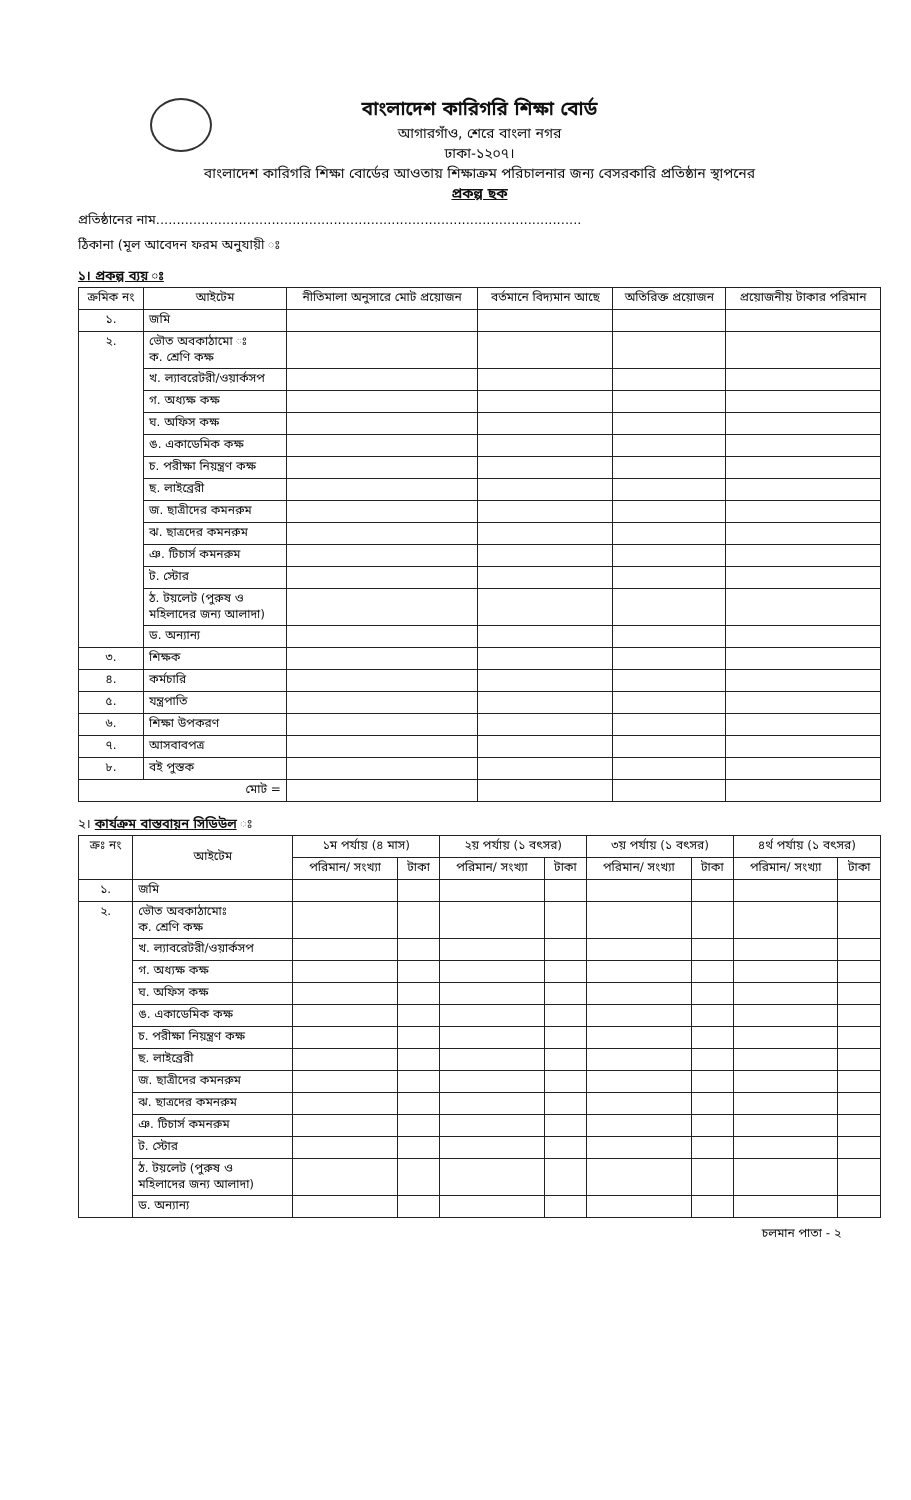বাংলাদেশ কারিগরি শিক্ষা বোর্ড
আগারগাঁও, শেরে বাংলা নগর
ঢাকা-১২০৭।
বাংলাদেশ কারিগরি শিক্ষা বোর্ডের আওতায় শিক্ষাক্রম পরিচালনার জন্য বেসরকারি প্রতিষ্ঠান স্থাপনের
প্রকল্প ছক
প্রতিষ্ঠানের নাম.......................................................................................................
ঠিকানা (মূল আবেদন ফরম অনুযায়ী ঃ
১। প্রকল্প ব্যয় ঃ
| ক্রমিক নং | আইটেম | নীতিমালা অনুসারে মোট প্রয়োজন | বর্তমানে বিদ্যমান আছে | অতিরিক্ত প্রয়োজন | প্রয়োজনীয় টাকার পরিমান |
| --- | --- | --- | --- | --- | --- |
| ১. | জমি | | | | |
| ২. | ভৌত অবকাঠামো ঃ ক. শ্রেণি কক্ষ | | | | |
| | খ. ল্যাবরেটরী/ওয়ার্কসপ | | | | |
| | গ. অধ্যক্ষ কক্ষ | | | | |
| | ঘ. অফিস কক্ষ | | | | |
| | ঙ. একাডেমিক কক্ষ | | | | |
| | চ. পরীক্ষা নিয়ন্ত্রণ কক্ষ | | | | |
| | ছ. লাইব্রেরী | | | | |
| | জ. ছাত্রীদের কমনরুম | | | | |
| | ঝ. ছাত্রদের কমনরুম | | | | |
| | ঞ. টিচার্স কমনরুম | | | | |
| | ট. স্টোর | | | | |
| | ঠ. টয়লেট (পুরুষ ও মহিলাদের জন্য আলাদা) | | | | |
| | ড. অন্যান্য | | | | |
| ৩. | শিক্ষক | | | | |
| ৪. | কর্মচারি | | | | |
| ৫. | যন্ত্রপাতি | | | | |
| ৬. | শিক্ষা উপকরণ | | | | |
| ৭. | আসবাবপত্র | | | | |
| ৮. | বই পুস্তক | | | | |
| মোট = | | | | | |
২। কার্যক্রম বাস্তবায়ন সিডিউল ঃ
| ক্রঃ নং | আইটেম | ১ম পর্যায় (৪ মাস) | | ২য় পর্যায় (১ বৎসর) | | ৩য় পর্যায় (১ বৎসর) | | ৪র্থ পর্যায় (১ বৎসর) | |
| --- | --- | --- | --- | --- | --- | --- | --- | --- | --- |
| | | পরিমান/ সংখ্যা | টাকা | পরিমান/ সংখ্যা | টাকা | পরিমান/ সংখ্যা | টাকা | পরিমান/ সংখ্যা | টাকা |
| ১. | জমি | | | | | | | | |
| ২. | ভৌত অবকাঠামোঃ ক. শ্রেণি কক্ষ | | | | | | | | |
| | খ. ল্যাবরেটরী/ওয়ার্কসপ | | | | | | | | |
| | গ. অধ্যক্ষ কক্ষ | | | | | | | | |
| | ঘ. অফিস কক্ষ | | | | | | | | |
| | ঙ. একাডেমিক কক্ষ | | | | | | | | |
| | চ. পরীক্ষা নিয়ন্ত্রণ কক্ষ | | | | | | | | |
| | ছ. লাইব্রেরী | | | | | | | | |
| | জ. ছাত্রীদের কমনরুম | | | | | | | | |
| | ঝ. ছাত্রদের কমনরুম | | | | | | | | |
| | ঞ. টিচার্স কমনরুম | | | | | | | | |
| | ট. স্টোর | | | | | | | | |
| | ঠ. টয়লেট (পুরুষ ও মহিলাদের জন্য আলাদা) | | | | | | | | |
| | ড. অন্যান্য | | | | | | | | |
চলমান পাতা - ২